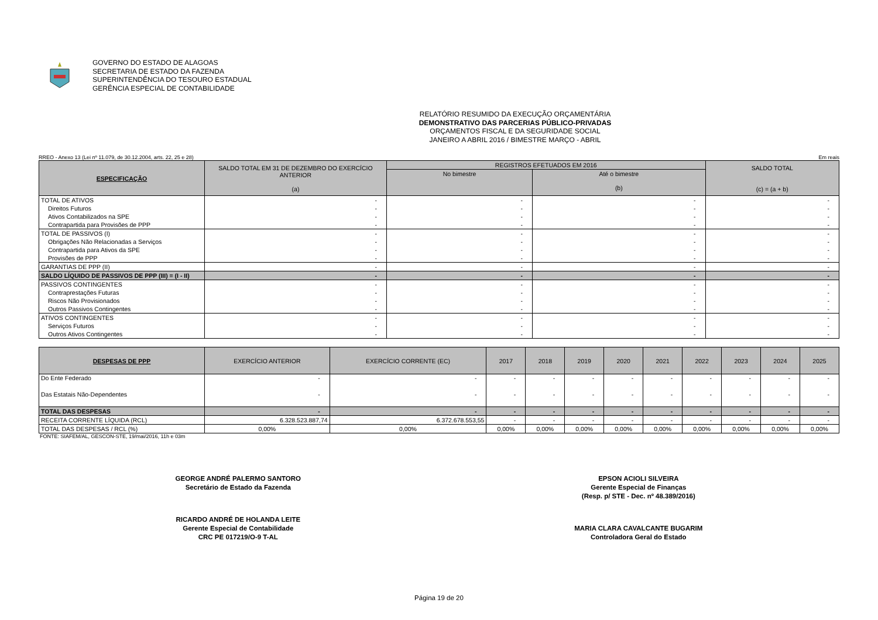GOVERNO DO ESTADO DE ALAGOAS
SECRETARIA DE ESTADO DA FAZENDA
SUPERINTENDÊNCIA DO TESOURO ESTADUAL
GERÊNCIA ESPECIAL DE CONTABILIDADE
RELATÓRIO RESUMIDO DA EXECUÇÃO ORÇAMENTÁRIA
DEMONSTRATIVO DAS PARCERIAS PÚBLICO-PRIVADAS
ORÇAMENTOS FISCAL E DA SEGURIDADE SOCIAL
JANEIRO A ABRIL 2016 / BIMESTRE MARÇO - ABRIL
RREO - Anexo 13 (Lei nº 11.079, de 30.12.2004, arts. 22, 25 e 28) Em reais
| ESPECIFICAÇÃO | SALDO TOTAL EM 31 DE DEZEMBRO DO EXERCÍCIO ANTERIOR (a) | REGISTROS EFETUADOS EM 2016 | | SALDO TOTAL (c) = (a + b) |
| --- | --- | --- | --- | --- |
| | | No bimestre | Até o bimestre (b) | |
| TOTAL DE ATIVOS | - | - | - | - |
| Direitos Futuros | - | - | - | - |
| Ativos Contabilizados na SPE | - | - | - | - |
| Contrapartida para Provisões de PPP | - | - | - | - |
| TOTAL DE PASSIVOS (I) | - | - | - | - |
| Obrigações Não Relacionadas a Serviços | - | - | - | - |
| Contrapartida para Ativos da SPE | - | - | - | - |
| Provisões de PPP | - | - | - | - |
| GARANTIAS DE PPP (II) | - | - | - | - |
| SALDO LÍQUIDO DE PASSIVOS DE PPP (III) = (I - II) | - | - | - | - |
| PASSIVOS CONTINGENTES | - | - | - | - |
| Contraprestações Futuras | - | - | - | - |
| Riscos Não Provisionados | - | - | - | - |
| Outros Passivos Contingentes | - | - | - | - |
| ATIVOS CONTINGENTES | - | - | - | - |
| Serviços Futuros | - | - | - | - |
| Outros Ativos Contingentes | - | - | - | - |
| DESPESAS DE PPP | EXERCÍCIO ANTERIOR | EXERCÍCIO CORRENTE (EC) | 2017 | 2018 | 2019 | 2020 | 2021 | 2022 | 2023 | 2024 | 2025 |
| --- | --- | --- | --- | --- | --- | --- | --- | --- | --- | --- | --- |
| Do Ente Federado | - | - | - | - | - | - | - | - | - | - | - |
| Das Estatais Não-Dependentes | - | - | - | - | - | - | - | - | - | - | - |
| TOTAL DAS DESPESAS | - | - | - | - | - | - | - | - | - | - | - |
| RECEITA CORRENTE LÍQUIDA (RCL) | 6.328.523.887,74 | 6.372.678.553,55 | - | - | - | - | - | - | - | - | - |
| TOTAL DAS DESPESAS / RCL (%) | 0,00% | 0,00% | 0,00% | 0,00% | 0,00% | 0,00% | 0,00% | 0,00% | 0,00% | 0,00% | 0,00% |
FONTE: SIAFEM/AL, GESCON-STE, 19/mai/2016, 11h e 03m
GEORGE ANDRÉ PALERMO SANTORO
Secretário de Estado da Fazenda
RICARDO ANDRÉ DE HOLANDA LEITE
Gerente Especial de Contabilidade
CRC PE 017219/O-9 T-AL
EPSON ACIOLI SILVEIRA
Gerente Especial de Finanças
(Resp. p/ STE - Dec. nº 48.389/2016)
MARIA CLARA CAVALCANTE BUGARIM
Controladora Geral do Estado
Página 19 de 20